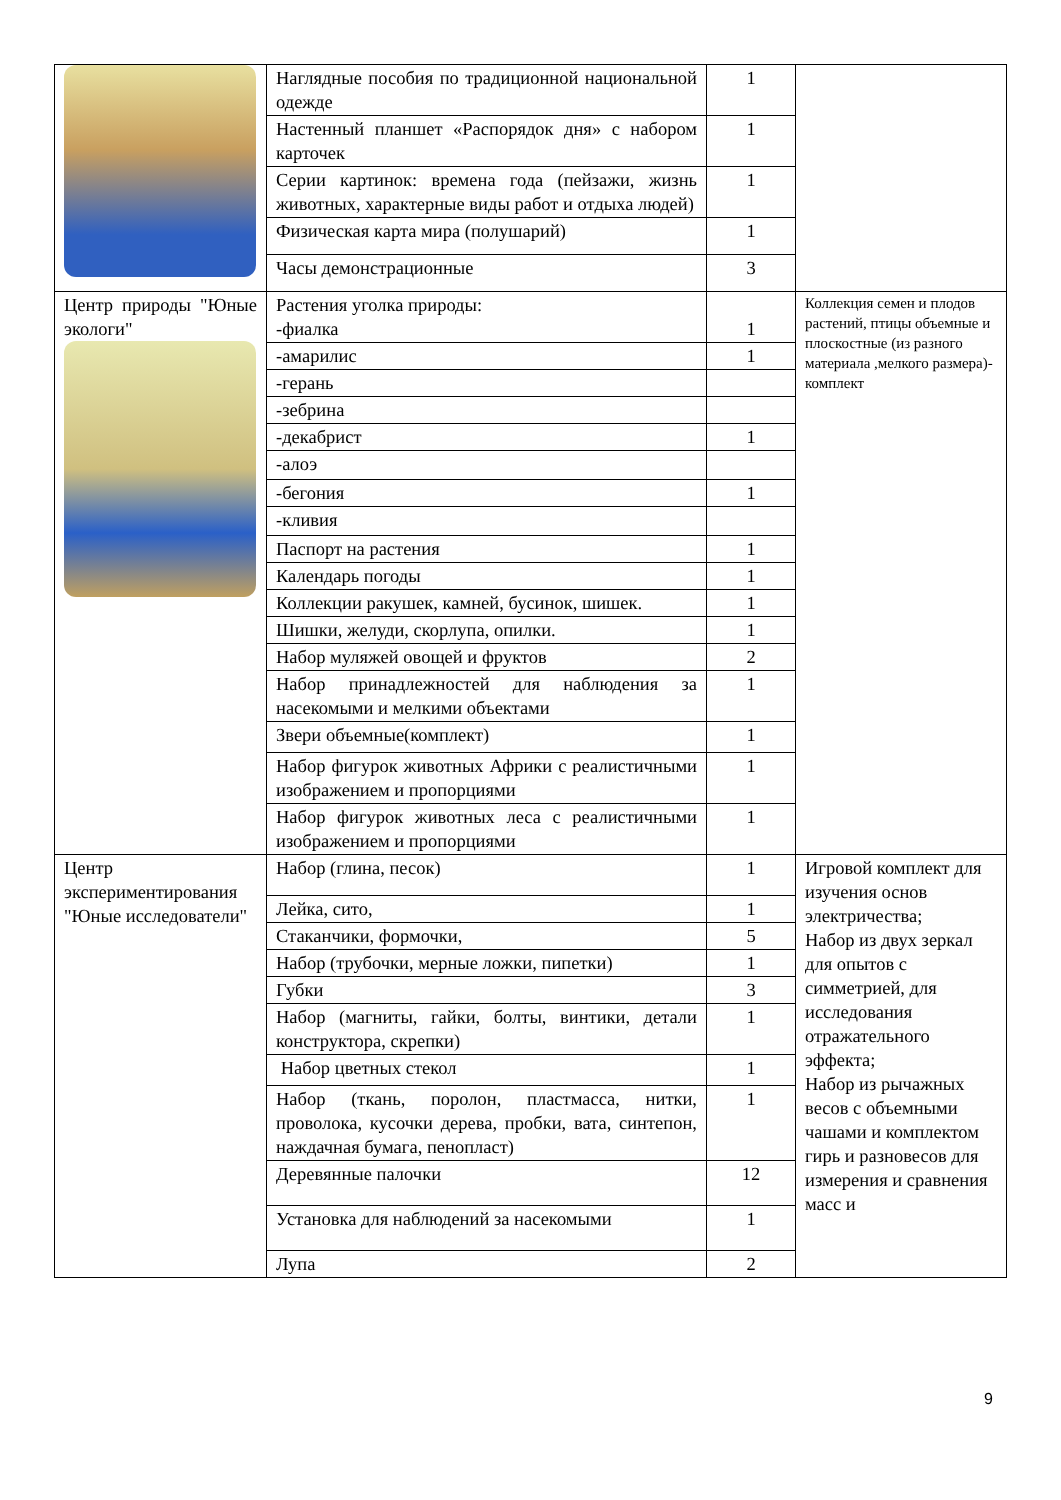| | Наглядные пособия по традиционной национальной одежде | 1 | |
| | Настенный планшет «Распорядок дня» с набором карточек | 1 | |
| | Серии картинок: времена года (пейзажи, жизнь животных, характерные виды работ и отдыха людей) | 1 | |
| | Физическая карта мира (полушарий) | 1 | |
| | Часы демонстрационные | 3 | |
| Центр природы "Юные экологи" | Растения уголка природы: -фиалка | 1 | Коллекция семен и плодов растений, птицы объемные и плоскостные (из разного материала ,мелкого размера)- комплект |
| | -амарилис | 1 | |
| | -герань | | |
| | -зебрина | | |
| | -декабрист | 1 | |
| | -алоэ | | |
| | -бегония | 1 | |
| | -кливия | | |
| | Паспорт на растения | 1 | |
| | Календарь погоды | 1 | |
| | Коллекции ракушек, камней, бусинок, шишек. | 1 | |
| | Шишки, желуди, скорлупа, опилки. | 1 | |
| | Набор муляжей овощей и фруктов | 2 | |
| | Набор принадлежностей для наблюдения за насекомыми и мелкими объектами | 1 | |
| | Звери объемные(комплект) | 1 | |
| | Набор фигурок животных Африки с реалистичными изображением и пропорциями | 1 | |
| | Набор фигурок животных леса с реалистичными изображением и пропорциями | 1 | |
| Центр экспериментирования "Юные исследователи" | Набор (глина, песок) | 1 | Игровой комплект для изучения основ электричества; Набор из двух зеркал для опытов с симметрией, для исследования отражательного эффекта; Набор из рычажных весов с объемными чашами и комплектом гирь и разновесов для измерения и сравнения масс и |
| | Лейка, сито, | 1 | |
| | Стаканчики, формочки, | 5 | |
| | Набор (трубочки, мерные ложки, пипетки) | 1 | |
| | Губки | 3 | |
| | Набор (магниты, гайки, болты, винтики, детали конструктора, скрепки) | 1 | |
| | Набор цветных стекол | 1 | |
| | Набор (ткань, поролон, пластмасса, нитки, проволока, кусочки дерева, пробки, вата, синтепон, наждачная бумага, пенопласт) | 1 | |
| | Деревянные палочки | 12 | |
| | Установка для наблюдений за насекомыми | 1 | |
| | Лупа | 2 | |
9